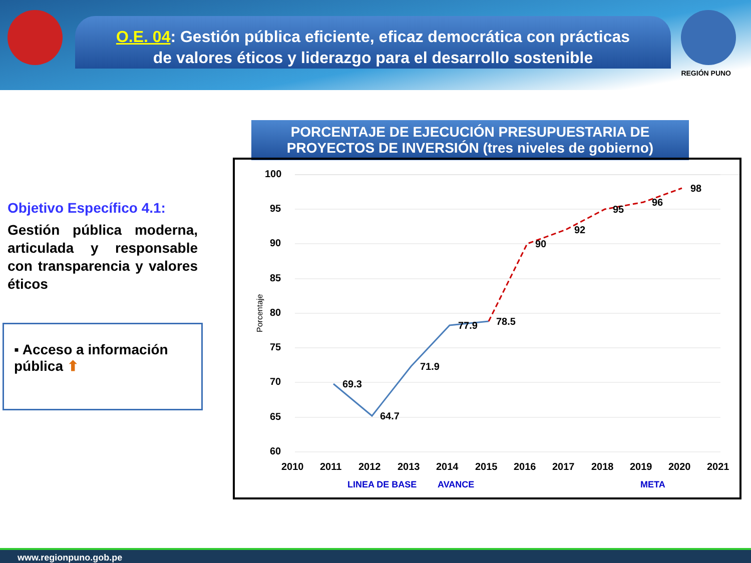O.E. 04: Gestión pública eficiente, eficaz democrática con prácticas
de valores éticos y liderazgo para el desarrollo sostenible
REGIÓN PUNO
PORCENTAJE DE EJECUCIÓN PRESUPUESTARIA DE
PROYECTOS DE INVERSIÓN (tres niveles de gobierno)
Objetivo Específico 4.1:
Gestión pública moderna, articulada y responsable con transparencia y valores éticos
▪ Acceso a información pública ⬆
100
95
90
85
80
75
70
65
60
Porcentaje
69.3
64.7
71.9
77.9
78.5
90
92
95
96
98
2010
2011
2012
2013
2014
2015
2016
2017
2018
2019
2020
2021
LINEA DE BASE
AVANCE
META
www.regionpuno.gob.pe